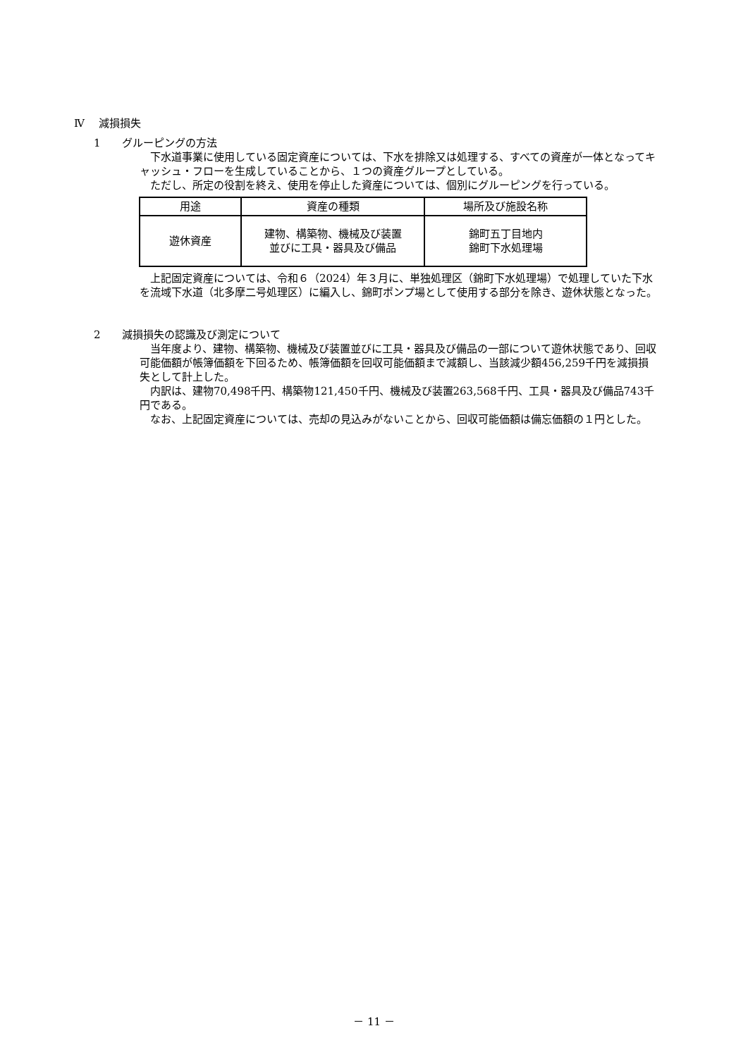Ⅳ　 減損損失
1　　グルーピングの方法
下水道事業に使用している固定資産については、下水を排除又は処理する、すべての資産が一体となってキャッシュ・フローを生成していることから、１つの資産グループとしている。
ただし、所定の役割を終え、使用を停止した資産については、個別にグルーピングを行っている。
| 用途 | 資産の種類 | 場所及び施設名称 |
| --- | --- | --- |
| 遊休資産 | 建物、構築物、機械及び装置 並びに工具・器具及び備品 | 錦町五丁目地内 錦町下水処理場 |
上記固定資産については、令和６（2024）年３月に、単独処理区（錦町下水処理場）で処理していた下水を流域下水道（北多摩二号処理区）に編入し、錦町ポンプ場として使用する部分を除き、遊休状態となった。
2　　減損損失の認識及び測定について
当年度より、建物、構築物、機械及び装置並びに工具・器具及び備品の一部について遊休状態であり、回収可能価額が帳簿価額を下回るため、帳簿価額を回収可能価額まで減額し、当該減少額456,259千円を減損損失として計上した。
内訳は、建物70,498千円、構築物121,450千円、機械及び装置263,568千円、工具・器具及び備品743千円である。
なお、上記固定資産については、売却の見込みがないことから、回収可能価額は備忘価額の１円とした。
－ 11 －